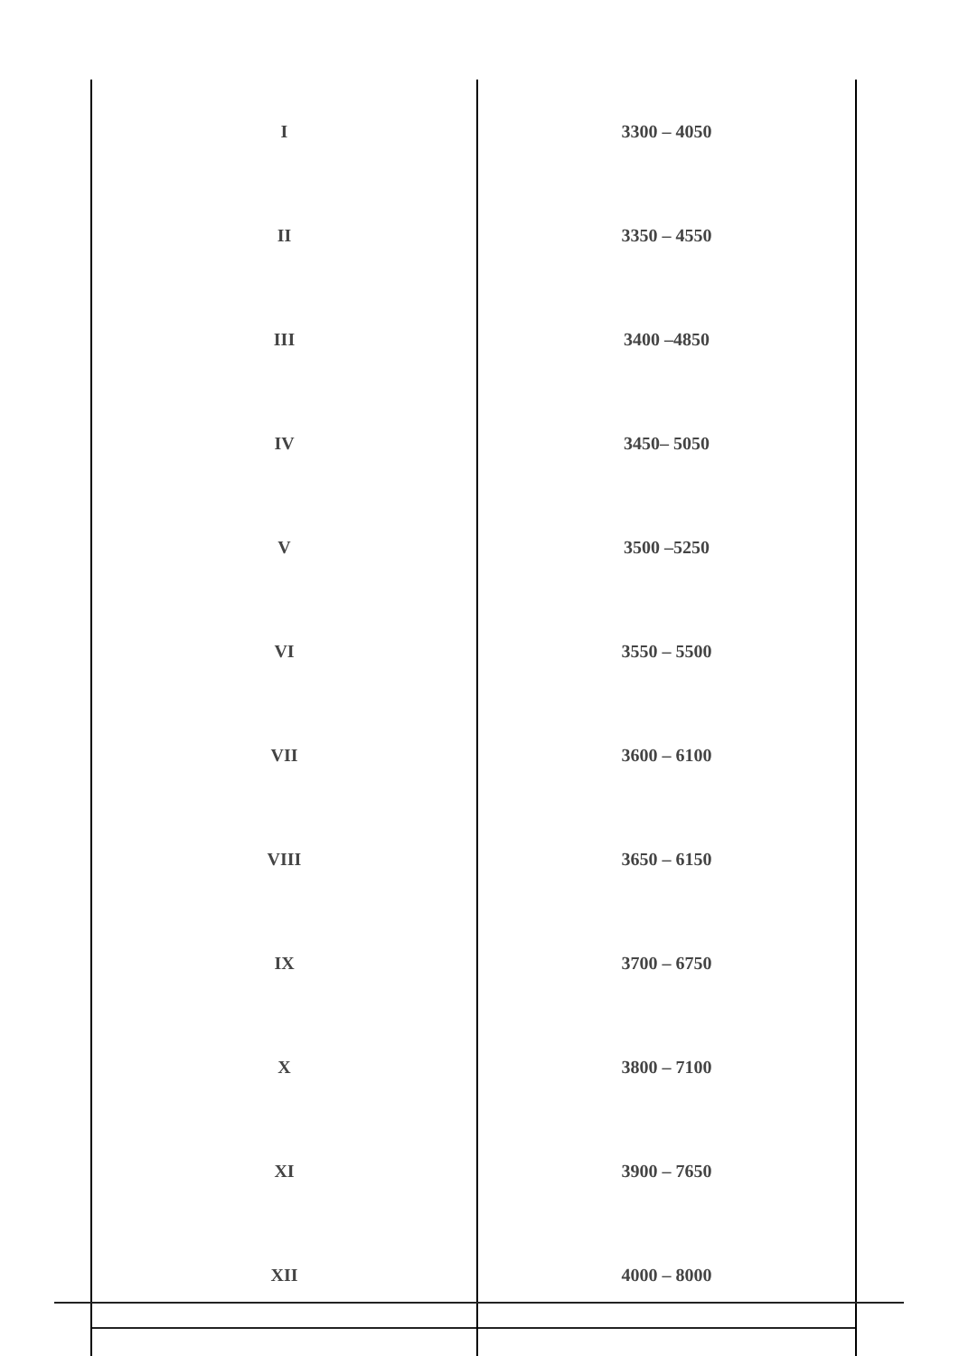| I | 3300 – 4050 |
| II | 3350 – 4550 |
| III | 3400 –4850 |
| IV | 3450– 5050 |
| V | 3500 –5250 |
| VI | 3550 – 5500 |
| VII | 3600 – 6100 |
| VIII | 3650 – 6150 |
| IX | 3700 – 6750 |
| X | 3800 – 7100 |
| XI | 3900 – 7650 |
| XII | 4000 – 8000 |